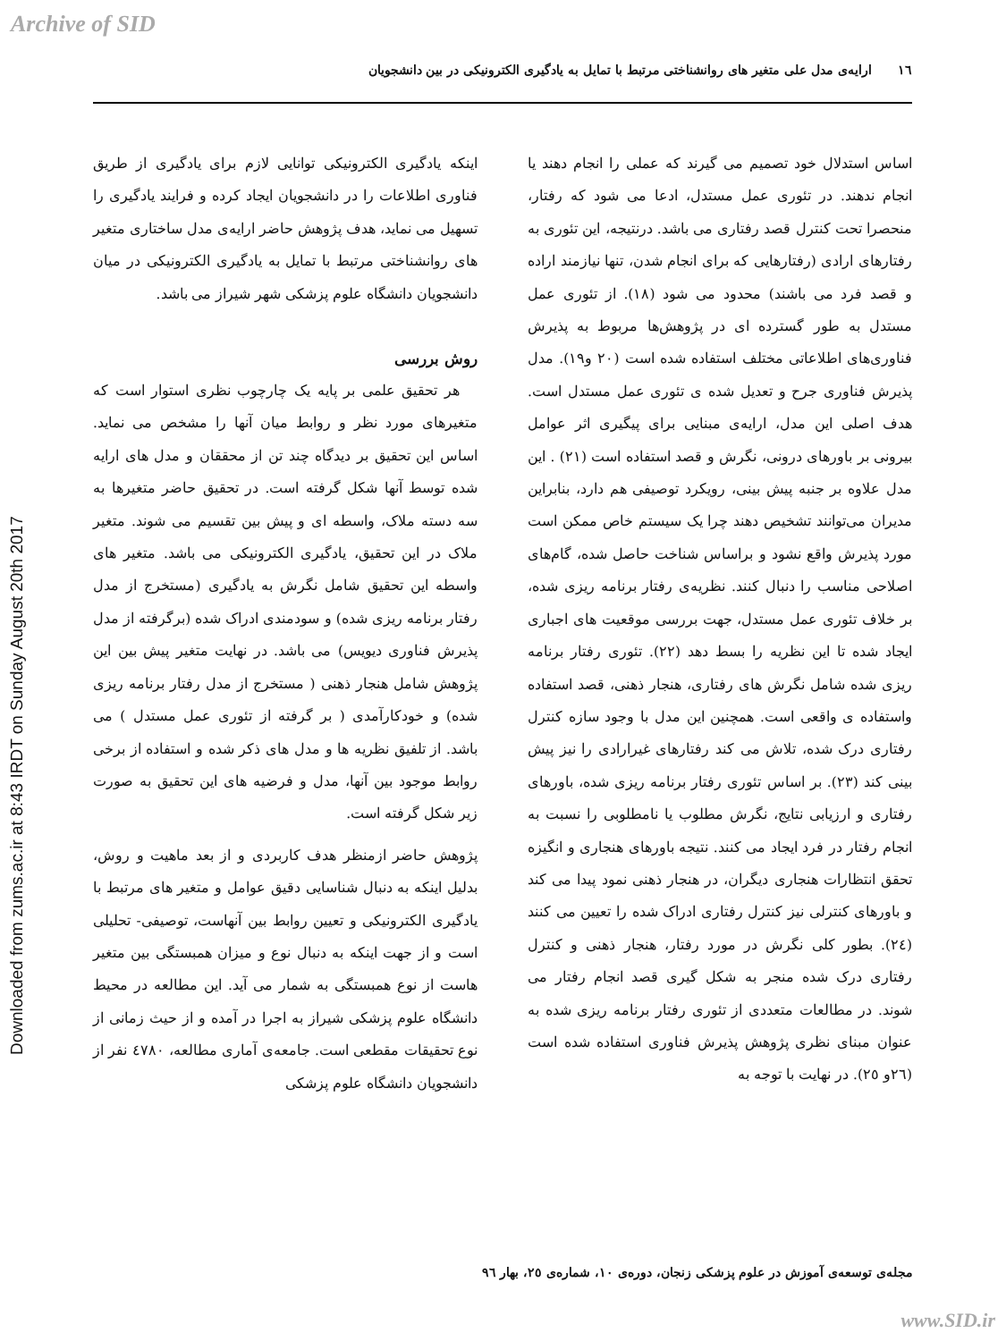Archive of SID
١٦ ارایه‌ی مدل علی متغیر های روانشناختی مرتبط با تمایل به یادگیری الکترونیکی در بین دانشجویان
Downloaded from zums.ac.ir at 8:43 IRDT on Sunday August 20th 2017
اساس استدلال خود تصمیم می گیرند که عملی را انجام دهند یا انجام ندهند. در تئوری عمل مستدل، ادعا می شود که رفتار، منحصرا تحت کنترل قصد رفتاری می باشد. درنتیجه، این تئوری به رفتارهای ارادی (رفتارهایی که برای انجام شدن، تنها نیازمند اراده و قصد فرد می باشند) محدود می شود (١٨). از تئوری عمل مستدل به طور گسترده ای در پژوهش‌ها مربوط به پذیرش فناوری‌های اطلاعاتی مختلف استفاده شده است (٢٠ و١٩). مدل پذیرش فناوری جرح و تعدیل شده ی تئوری عمل مستدل است. هدف اصلی این مدل، ارایه‌ی مبنایی برای پیگیری اثر عوامل بیرونی بر باورهای درونی، نگرش و قصد استفاده است (٢١) . این مدل علاوه بر جنبه پیش بینی، رویکرد توصیفی هم دارد، بنابراین مدیران می‌توانند تشخیص دهند چرا یک سیستم خاص ممکن است مورد پذیرش واقع نشود و براساس شناخت حاصل شده، گام‌های اصلاحی مناسب را دنبال کنند. نظریه‌ی رفتار برنامه ریزی شده، بر خلاف تئوری عمل مستدل، جهت بررسی موقعیت های اجباری ایجاد شده تا این نظریه را بسط دهد (٢٢). تئوری رفتار برنامه ریزی شده شامل نگرش های رفتاری، هنجار ذهنی، قصد استفاده واستفاده ی واقعی است. همچنین این مدل با وجود سازه کنترل رفتاری درک شده، تلاش می کند رفتارهای غیرارادی را نیز پیش بینی کند (٢٣). بر اساس تئوری رفتار برنامه ریزی شده، باورهای رفتاری و ارزیابی نتایج، نگرش مطلوب یا نامطلوبی را نسبت به انجام رفتار در فرد ایجاد می کنند. نتیجه باورهای هنجاری و انگیزه تحقق انتظارات هنجاری دیگران، در هنجار ذهنی نمود پیدا می کند و باورهای کنترلی نیز کنترل رفتاری ادراک شده را تعیین می کنند (٢٤). بطور کلی نگرش در مورد رفتار، هنجار ذهنی و کنترل رفتاری درک شده منجر به شکل گیری قصد انجام رفتار می شوند. در مطالعات متعددی از تئوری رفتار برنامه ریزی شده به عنوان مبنای نظری پژوهش پذیرش فناوری استفاده شده است (٢٦و ٢٥). در نهایت با توجه به
اینکه یادگیری الکترونیکی توانایی لازم برای یادگیری از طریق فناوری اطلاعات را در دانشجویان ایجاد کرده و فرایند یادگیری را تسهیل می نماید، هدف پژوهش حاضر ارایه‌ی مدل ساختاری متغیر های روانشناختی مرتبط با تمایل به یادگیری الکترونیکی در میان دانشجویان دانشگاه علوم پزشکی شهر شیراز می باشد.
روش بررسی
هر تحقیق علمی بر پایه یک چارچوب نظری استوار است که متغیرهای مورد نظر و روابط میان آنها را مشخص می نماید. اساس این تحقیق بر دیدگاه چند تن از محققان و مدل های ارایه شده توسط آنها شکل گرفته است. در تحقیق حاضر متغیرها به سه دسته ملاک، واسطه ای و پیش بین تقسیم می شوند. متغیر ملاک در این تحقیق، یادگیری الکترونیکی می باشد. متغیر های واسطه این تحقیق شامل نگرش به یادگیری (مستخرج از مدل رفتار برنامه ریزی شده) و سودمندی ادراک شده (برگرفته از مدل پذیرش فناوری دیویس) می باشد. در نهایت متغیر پیش بین این پژوهش شامل هنجار ذهنی ( مستخرج از مدل رفتار برنامه ریزی شده) و خودکارآمدی ( بر گرفته از تئوری عمل مستدل ) می باشد. از تلفیق نظریه ها و مدل های ذکر شده و استفاده از برخی روابط موجود بین آنها، مدل و فرضیه های این تحقیق به صورت زیر شکل گرفته است.
پژوهش حاضر ازمنظر هدف کاربردی و از بعد ماهیت و روش، بدلیل اینکه به دنبال شناسایی دقیق عوامل و متغیر های مرتبط با یادگیری الکترونیکی و تعیین روابط بین آنهاست، توصیفی- تحلیلی است و از جهت اینکه به دنبال نوع و میزان همبستگی بین متغیر هاست از نوع همبستگی به شمار می آید. این مطالعه در محیط دانشگاه علوم پزشکی شیراز به اجرا در آمده و از حیث زمانی از نوع تحقیقات مقطعی است. جامعه‌ی آماری مطالعه، ٤٧٨٠ نفر از دانشجویان دانشگاه علوم پزشکی
مجله‌ی توسعه‌ی آموزش در علوم پزشکی زنجان، دوره‌ی ١٠، شماره‌ی ٢٥، بهار ٩٦
www.SID.ir